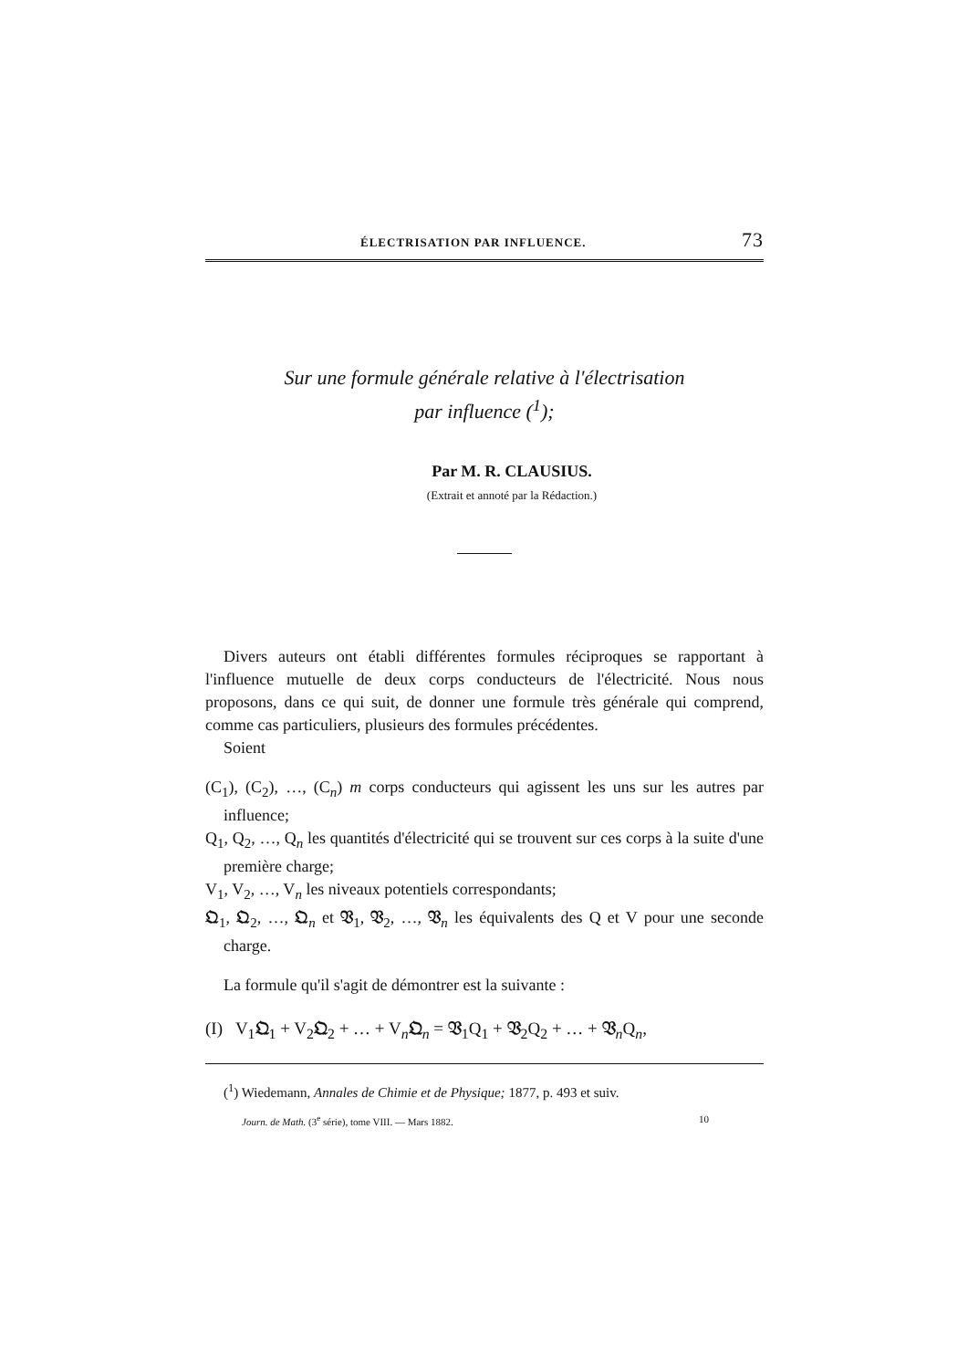ÉLECTRISATION PAR INFLUENCE. 73
Sur une formule générale relative à l'électrisation
par influence (<sup>1</sup>);
Par M. R. CLAUSIUS.
(Extrait et annoté par la Rédaction.)
Divers auteurs ont établi différentes formules réciproques se rapportant à l'influence mutuelle de deux corps conducteurs de l'électricité. Nous nous proposons, dans ce qui suit, de donner une formule très générale qui comprend, comme cas particuliers, plusieurs des formules précédentes.
Soient
(C<sub>1</sub>), (C<sub>2</sub>), …, (C<sub>n</sub>) m corps conducteurs qui agissent les uns sur les autres par influence;
Q<sub>1</sub>, Q<sub>2</sub>, …, Q<sub>n</sub> les quantités d'électricité qui se trouvent sur ces corps à la suite d'une première charge;
V<sub>1</sub>, V<sub>2</sub>, …, V<sub>n</sub> les niveaux potentiels correspondants;
𝔔<sub>1</sub>, 𝔔<sub>2</sub>, …, 𝔔<sub>n</sub> et 𝔙<sub>1</sub>, 𝔙<sub>2</sub>, …, 𝔙<sub>n</sub> les équivalents des Q et V pour une seconde charge.
La formule qu'il s'agit de démontrer est la suivante :
(I) V<sub>1</sub>𝔔<sub>1</sub> + V<sub>2</sub>𝔔<sub>2</sub> + … + V<sub>n</sub>𝔔<sub>n</sub> = 𝔙<sub>1</sub>Q<sub>1</sub> + 𝔙<sub>2</sub>Q<sub>2</sub> + … + 𝔙<sub>n</sub>Q<sub>n</sub>,
(<sup>1</sup>) Wiedemann, Annales de Chimie et de Physique; 1877, p. 493 et suiv.
Journ. de Math. (3<sup>e</sup> série), tome VIII. — Mars 1882. 10